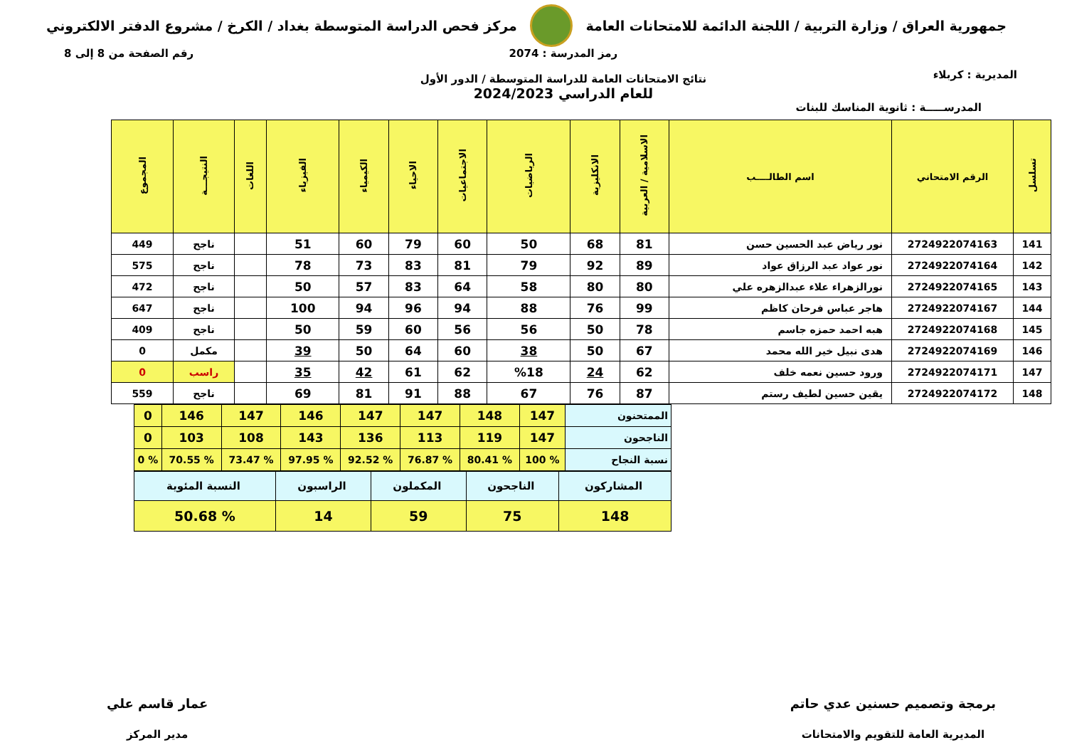جمهورية العراق / وزارة التربية / اللجنة الدائمة للامتحانات العامة
مركز فحص الدراسة المتوسطة بغداد / الكرخ / مشروع الدفتر الالكتروني
المديرية : كربلاء
رمز المدرسة : 2074
نتائج الامتحانات العامة للدراسة المتوسطة / الدور الأول
للعام الدراسي 2024/2023
رقم الصفحة من 8 إلى 8
المدرســـــة : ثانوية المناسك للبنات
| تسلسل | الرقم الامتحاني | اسم الطالــــب | الاسلامية / العربية | الانكليزية | الرياضيات | الاجتماعيات | الاحياء | الكيمياء | الفيزياء | اللغات | النتيجـــة | المجموع |
| --- | --- | --- | --- | --- | --- | --- | --- | --- | --- | --- | --- | --- |
| 141 | 2724922074163 | نور رياض عبد الحسين حسن | 81 | 68 | 50 | 60 | 79 | 60 | 51 | | ناجح | 449 |
| 142 | 2724922074164 | نور عواد عبد الرزاق عواد | 89 | 92 | 79 | 81 | 83 | 73 | 78 | | ناجح | 575 |
| 143 | 2724922074165 | نورالزهراء علاء عبدالزهره علي | 80 | 80 | 58 | 64 | 83 | 57 | 50 | | ناجح | 472 |
| 144 | 2724922074167 | هاجر عباس فرحان كاظم | 99 | 76 | 88 | 94 | 96 | 94 | 100 | | ناجح | 647 |
| 145 | 2724922074168 | هبه احمد حمزه جاسم | 78 | 50 | 56 | 56 | 60 | 59 | 50 | | ناجح | 409 |
| 146 | 2724922074169 | هدى نبيل خير الله محمد | 67 | 50 | 38 | 60 | 64 | 50 | 39 | | مكمل | 0 |
| 147 | 2724922074171 | ورود حسين نعمه خلف | 62 | 24 | %18 | 62 | 61 | 42 | 35 | | راسب | 0 |
| 148 | 2724922074172 | يقين حسين لطيف رستم | 87 | 76 | 67 | 88 | 91 | 81 | 69 | | ناجح | 559 |
| الممتحنون | 147 | 148 | 147 | 147 | 146 | 147 | 146 | 0 |
| الناجحون | 147 | 119 | 113 | 136 | 143 | 108 | 103 | 0 |
| نسبة النجاح | % 100 | % 80.41 | % 76.87 | % 92.52 | % 97.95 | % 73.47 | % 70.55 | % 0 |
| المشاركون | الناجحون | المكملون | الراسبون | النسبة المئوية |
| 148 | 75 | 59 | 14 | % 50.68 |
برمجة وتصميم حسنين عدي حاتم
المديرية العامة للتقويم والامتحانات
عمار قاسم علي
مدير المركز